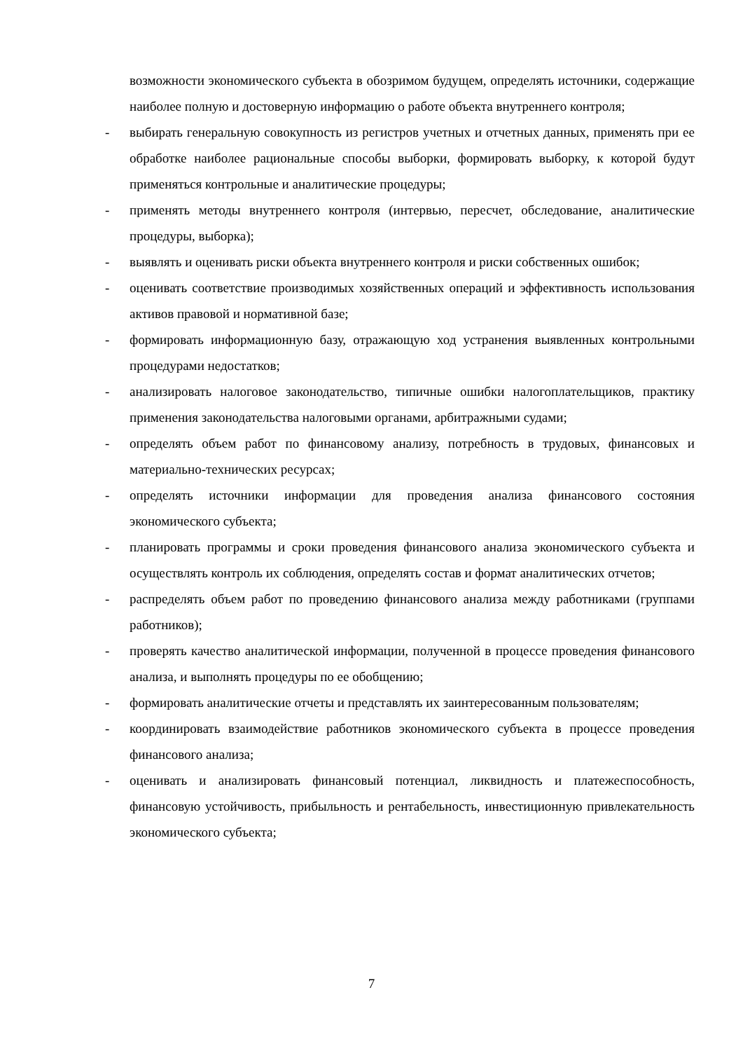возможности экономического субъекта в обозримом будущем, определять источники, содержащие наиболее полную и достоверную информацию о работе объекта внутреннего контроля;
- выбирать генеральную совокупность из регистров учетных и отчетных данных, применять при ее обработке наиболее рациональные способы выборки, формировать выборку, к которой будут применяться контрольные и аналитические процедуры;
- применять методы внутреннего контроля (интервью, пересчет, обследование, аналитические процедуры, выборка);
- выявлять и оценивать риски объекта внутреннего контроля и риски собственных ошибок;
- оценивать соответствие производимых хозяйственных операций и эффективность использования активов правовой и нормативной базе;
- формировать информационную базу, отражающую ход устранения выявленных контрольными процедурами недостатков;
- анализировать налоговое законодательство, типичные ошибки налогоплательщиков, практику применения законодательства налоговыми органами, арбитражными судами;
- определять объем работ по финансовому анализу, потребность в трудовых, финансовых и материально-технических ресурсах;
- определять источники информации для проведения анализа финансового состояния экономического субъекта;
- планировать программы и сроки проведения финансового анализа экономического субъекта и осуществлять контроль их соблюдения, определять состав и формат аналитических отчетов;
- распределять объем работ по проведению финансового анализа между работниками (группами работников);
- проверять качество аналитической информации, полученной в процессе проведения финансового анализа, и выполнять процедуры по ее обобщению;
- формировать аналитические отчеты и представлять их заинтересованным пользователям;
- координировать взаимодействие работников экономического субъекта в процессе проведения финансового анализа;
- оценивать и анализировать финансовый потенциал, ликвидность и платежеспособность, финансовую устойчивость, прибыльность и рентабельность, инвестиционную привлекательность экономического субъекта;
7